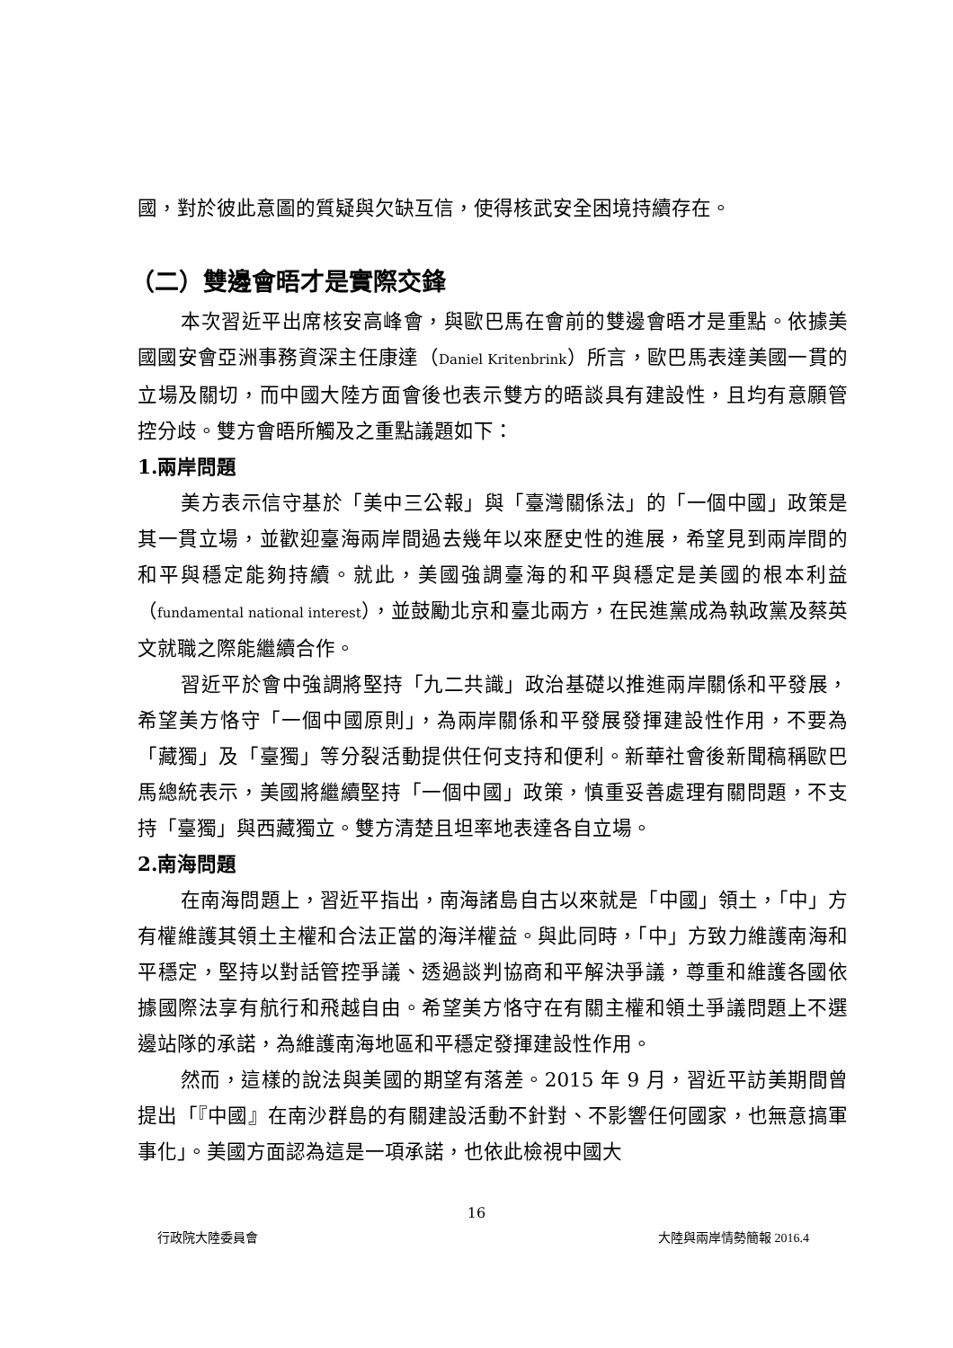國，對於彼此意圖的質疑與欠缺互信，使得核武安全困境持續存在。
（二）雙邊會晤才是實際交鋒
本次習近平出席核安高峰會，與歐巴馬在會前的雙邊會晤才是重點。依據美國國安會亞洲事務資深主任康達（Daniel Kritenbrink）所言，歐巴馬表達美國一貫的立場及關切，而中國大陸方面會後也表示雙方的晤談具有建設性，且均有意願管控分歧。雙方會晤所觸及之重點議題如下：
1.兩岸問題
美方表示信守基於「美中三公報」與「臺灣關係法」的「一個中國」政策是其一貫立場，並歡迎臺海兩岸間過去幾年以來歷史性的進展，希望見到兩岸間的和平與穩定能夠持續。就此，美國強調臺海的和平與穩定是美國的根本利益（fundamental national interest），並鼓勵北京和臺北兩方，在民進黨成為執政黨及蔡英文就職之際能繼續合作。
習近平於會中強調將堅持「九二共識」政治基礎以推進兩岸關係和平發展，希望美方恪守「一個中國原則」，為兩岸關係和平發展發揮建設性作用，不要為「藏獨」及「臺獨」等分裂活動提供任何支持和便利。新華社會後新聞稿稱歐巴馬總統表示，美國將繼續堅持「一個中國」政策，慎重妥善處理有關問題，不支持「臺獨」與西藏獨立。雙方清楚且坦率地表達各自立場。
2.南海問題
在南海問題上，習近平指出，南海諸島自古以來就是「中國」領土，「中」方有權維護其領土主權和合法正當的海洋權益。與此同時，「中」方致力維護南海和平穩定，堅持以對話管控爭議、透過談判協商和平解決爭議，尊重和維護各國依據國際法享有航行和飛越自由。希望美方恪守在有關主權和領土爭議問題上不選邊站隊的承諾，為維護南海地區和平穩定發揮建設性作用。
然而，這樣的說法與美國的期望有落差。2015 年 9 月，習近平訪美期間曾提出「『中國』在南沙群島的有關建設活動不針對、不影響任何國家，也無意搞軍事化」。美國方面認為這是一項承諾，也依此檢視中國大
16
行政院大陸委員會 大陸與兩岸情勢簡報 2016.4